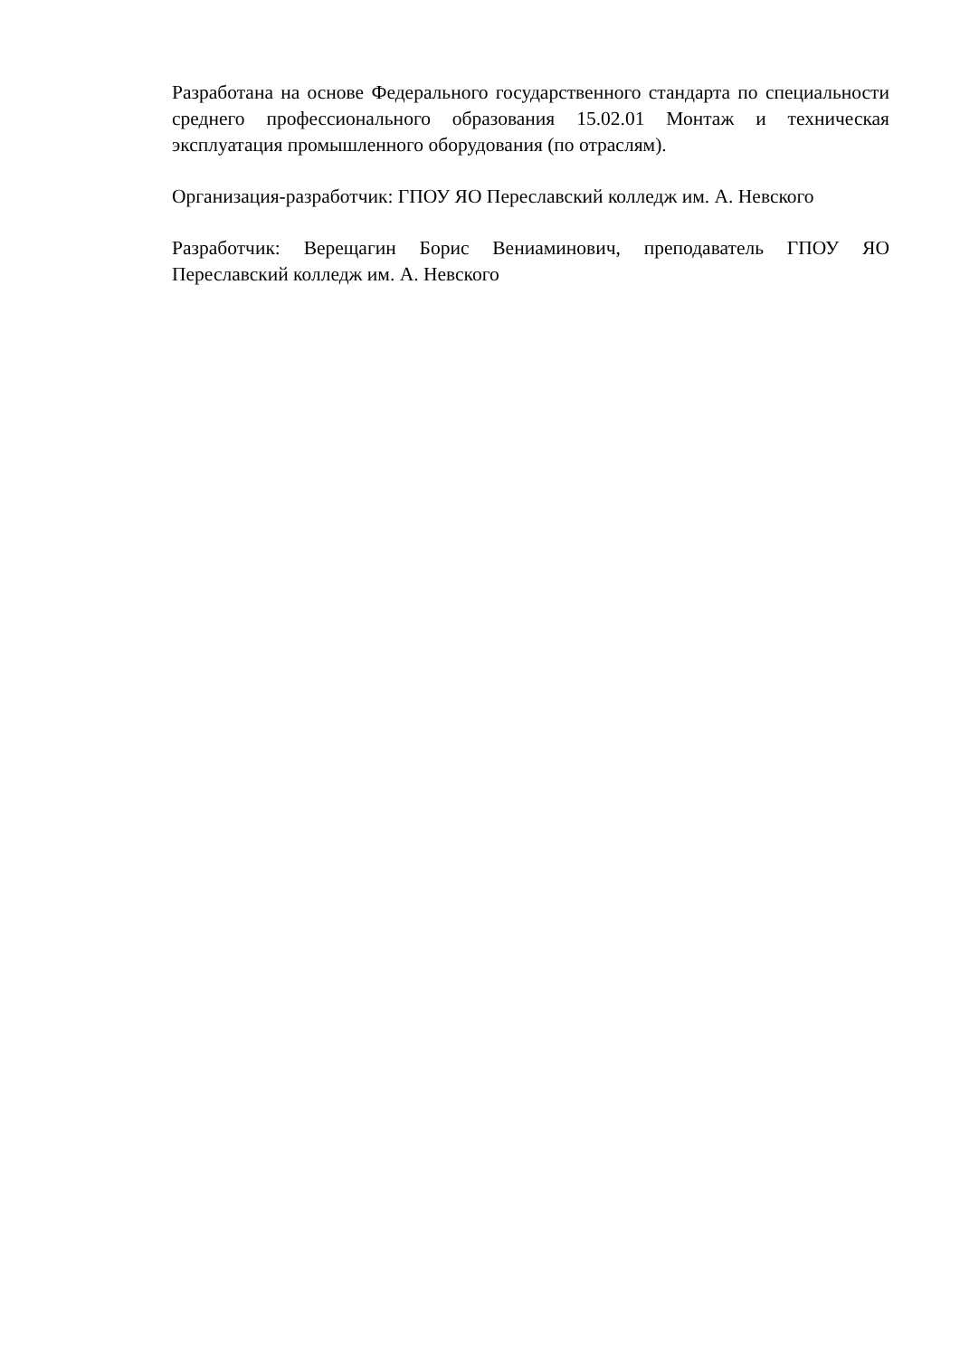Разработана на основе Федерального государственного стандарта по специальности среднего профессионального образования 15.02.01 Монтаж и техническая эксплуатация промышленного оборудования (по отраслям).
Организация-разработчик: ГПОУ ЯО Переславский колледж им. А. Невского
Разработчик: Верещагин Борис Вениаминович, преподаватель ГПОУ ЯО Переславский колледж им. А. Невского